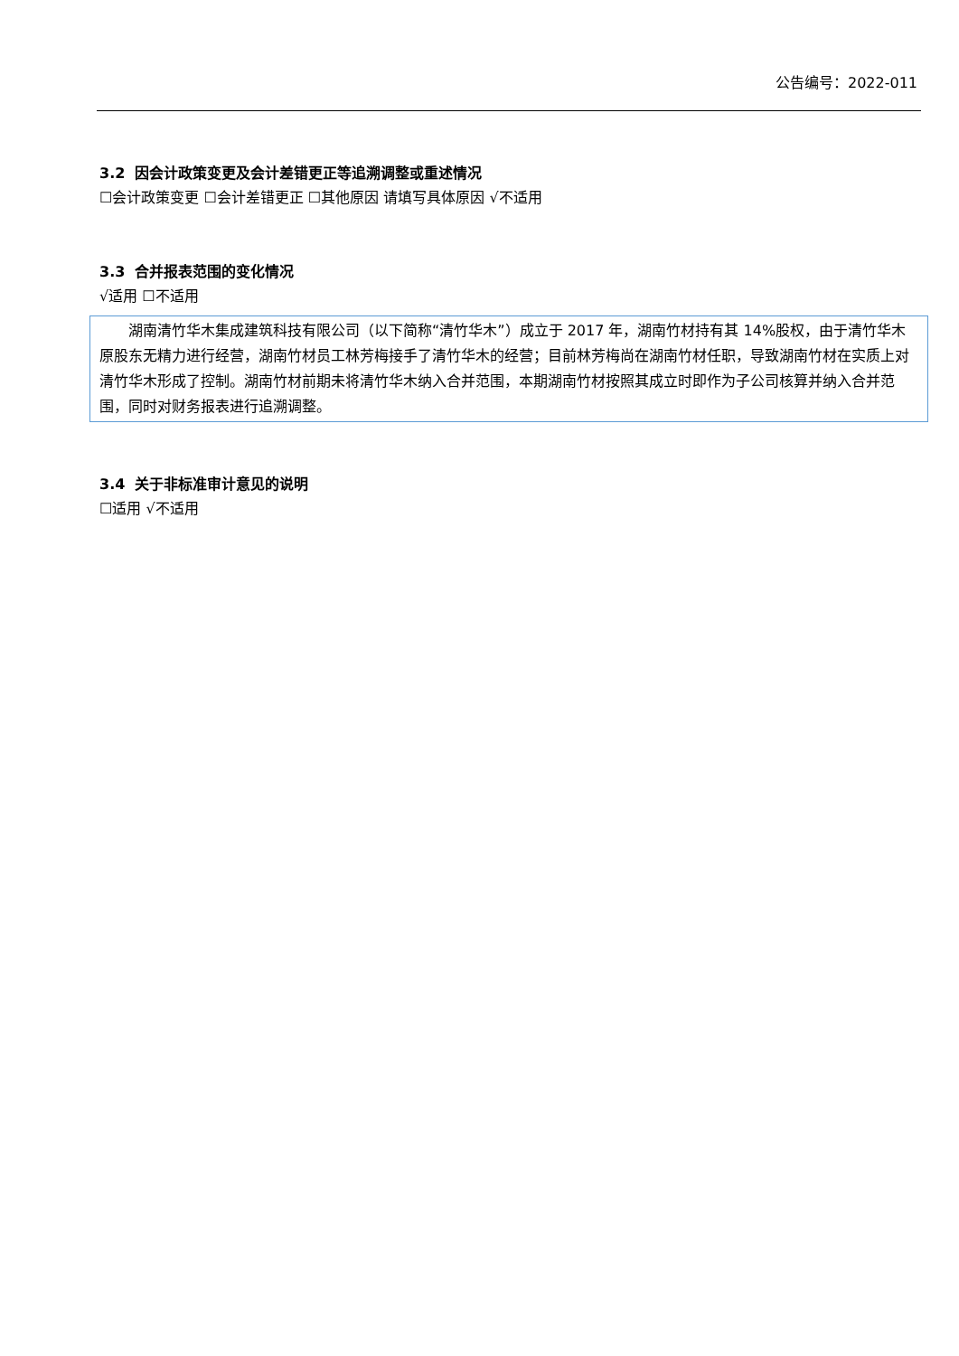公告编号：2022-011
3.2 因会计政策变更及会计差错更正等追溯调整或重述情况
☐会计政策变更 ☐会计差错更正 ☐其他原因 请填写具体原因 √不适用
3.3 合并报表范围的变化情况
√适用 ☐不适用
湖南清竹华木集成建筑科技有限公司（以下简称“清竹华木”）成立于 2017 年，湖南竹材持有其 14%股权，由于清竹华木原股东无精力进行经营，湖南竹材员工林芳梅接手了清竹华木的经营；目前林芳梅尚在湖南竹材任职，导致湖南竹材在实质上对清竹华木形成了控制。湖南竹材前期未将清竹华木纳入合并范围，本期湖南竹材按照其成立时即作为子公司核算并纳入合并范围，同时对财务报表进行追溯调整。
3.4 关于非标准审计意见的说明
☐适用 √不适用